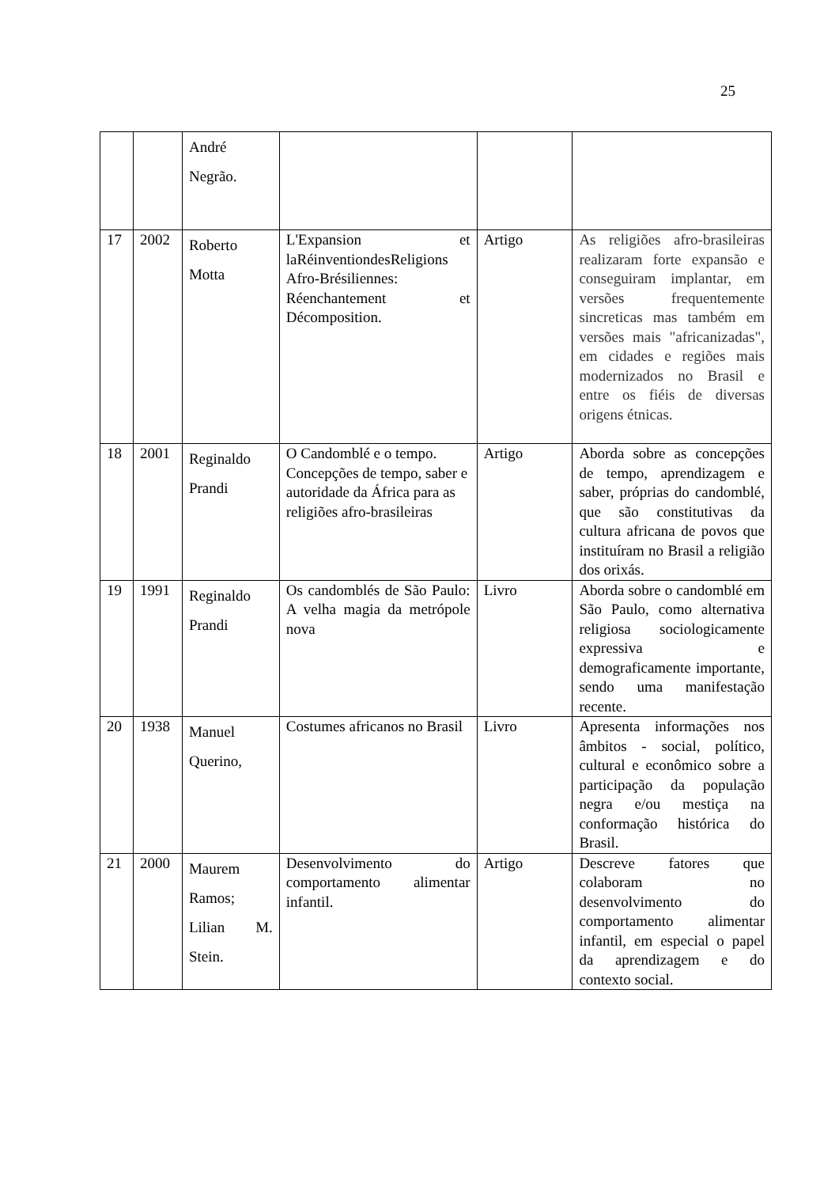25
| | | André Negrão. | | | |
| 17 | 2002 | Roberto Motta | L'Expansion et laRéinventiondesReligions Afro-Brésiliennes: Réenchantement et Décomposition. | Artigo | As religiões afro-brasileiras realizaram forte expansão e conseguiram implantar, em versões frequentemente sincreticas mas também em versões mais "africanizadas", em cidades e regiões mais modernizados no Brasil e entre os fiéis de diversas origens étnicas. |
| 18 | 2001 | Reginaldo Prandi | O Candomblé e o tempo. Concepções de tempo, saber e autoridade da África para as religiões afro-brasileiras | Artigo | Aborda sobre as concepções de tempo, aprendizagem e saber, próprias do candomblé, que são constitutivas da cultura africana de povos que instituíram no Brasil a religião dos orixás. |
| 19 | 1991 | Reginaldo Prandi | Os candomblés de São Paulo: A velha magia da metrópole nova | Livro | Aborda sobre o candomblé em São Paulo, como alternativa religiosa sociologicamente expressiva e demograficamente importante, sendo uma manifestação recente. |
| 20 | 1938 | Manuel Querino, | Costumes africanos no Brasil | Livro | Apresenta informações nos âmbitos - social, político, cultural e econômico sobre a participação da população negra e/ou mestiça na conformação histórica do Brasil. |
| 21 | 2000 | Maurem Ramos; Lilian M. Stein. | Desenvolvimento do comportamento alimentar infantil. | Artigo | Descreve fatores que colaboram no desenvolvimento do comportamento alimentar infantil, em especial o papel da aprendizagem e do contexto social. |